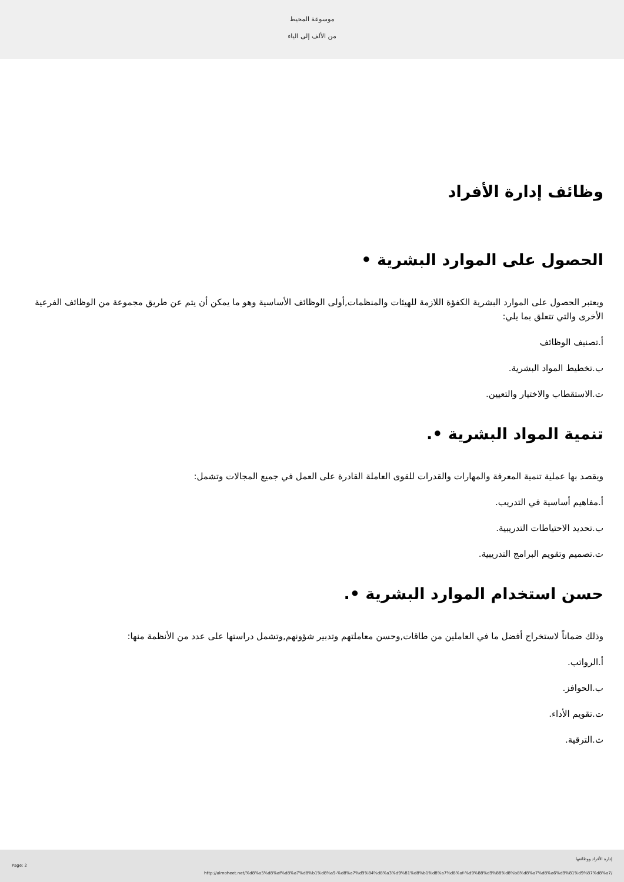موسوعة المحيط
من الألف إلى الياء
وظائف إدارة الأفراد
الحصول على الموارد البشرية •
ويعتبر الحصول على الموارد البشرية الكفؤة اللازمة للهيئات والمنظمات,أولى الوظائف الأساسية وهو ما يمكن أن يتم عن طريق مجموعة من الوظائف الفرعية الأخرى والتي تتعلق بما يلي:
أ.تصنيف الوظائف
ب.تخطيط المواد البشرية.
ت.الاستقطاب والاختيار والتعيين.
تنمية المواد البشرية •.
ويقصد بها عملية تنمية المعرفة والمهارات والقدرات للقوى العاملة القادرة على العمل في جميع المجالات وتشمل:
أ.مفاهيم أساسية في التدريب.
ب.تحديد الاحتياطات التدريبية.
ت.تصميم وتقويم البرامج التدريبية.
حسن استخدام الموارد البشرية •.
وذلك ضماناً لاستخراج أفضل ما في العاملين من طاقات,وحسن معاملتهم وتدبير شؤونهم,وتشمل دراستها على عدد من الأنظمة منها:
أ.الرواتب.
ب.الحوافز.
ت.تقويم الأداء.
ث.الترقية.
Page: 2
إدارة الأفراد ووظائفها
http://almoheet.net/%d8%a5%d8%af%d8%a7%d8%b1%d8%a9-%d8%a7%d9%84%d8%a3%d9%81%d8%b1%d8%a7%d8%af-%d9%88%d9%88%d8%b8%d8%a7%d8%a6%d9%81%d9%87%d8%a7/